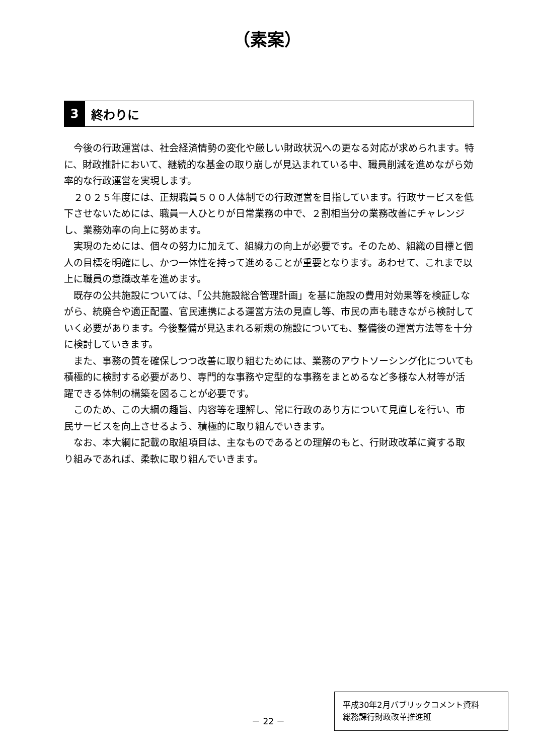（素案）
3
終わりに
今後の行政運営は、社会経済情勢の変化や厳しい財政状況への更なる対応が求められます。特に、財政推計において、継続的な基金の取り崩しが見込まれている中、職員削減を進めながら効率的な行政運営を実現します。
２０２５年度には、正規職員５００人体制での行政運営を目指しています。行政サービスを低下させないためには、職員一人ひとりが日常業務の中で、２割相当分の業務改善にチャレンジし、業務効率の向上に努めます。
実現のためには、個々の努力に加えて、組織力の向上が必要です。そのため、組織の目標と個人の目標を明確にし、かつ一体性を持って進めることが重要となります。あわせて、これまで以上に職員の意識改革を進めます。
既存の公共施設については、「公共施設総合管理計画」を基に施設の費用対効果等を検証しながら、統廃合や適正配置、官民連携による運営方法の見直し等、市民の声も聴きながら検討していく必要があります。今後整備が見込まれる新規の施設についても、整備後の運営方法等を十分に検討していきます。
また、事務の質を確保しつつ改善に取り組むためには、業務のアウトソーシング化についても積極的に検討する必要があり、専門的な事務や定型的な事務をまとめるなど多様な人材等が活躍できる体制の構築を図ることが必要です。
このため、この大綱の趣旨、内容等を理解し、常に行政のあり方について見直しを行い、市民サービスを向上させるよう、積極的に取り組んでいきます。
なお、本大綱に記載の取組項目は、主なものであるとの理解のもと、行財政改革に資する取り組みであれば、柔軟に取り組んでいきます。
－ 22 －
平成30年2月パブリックコメント資料
総務課行財政改革推進班